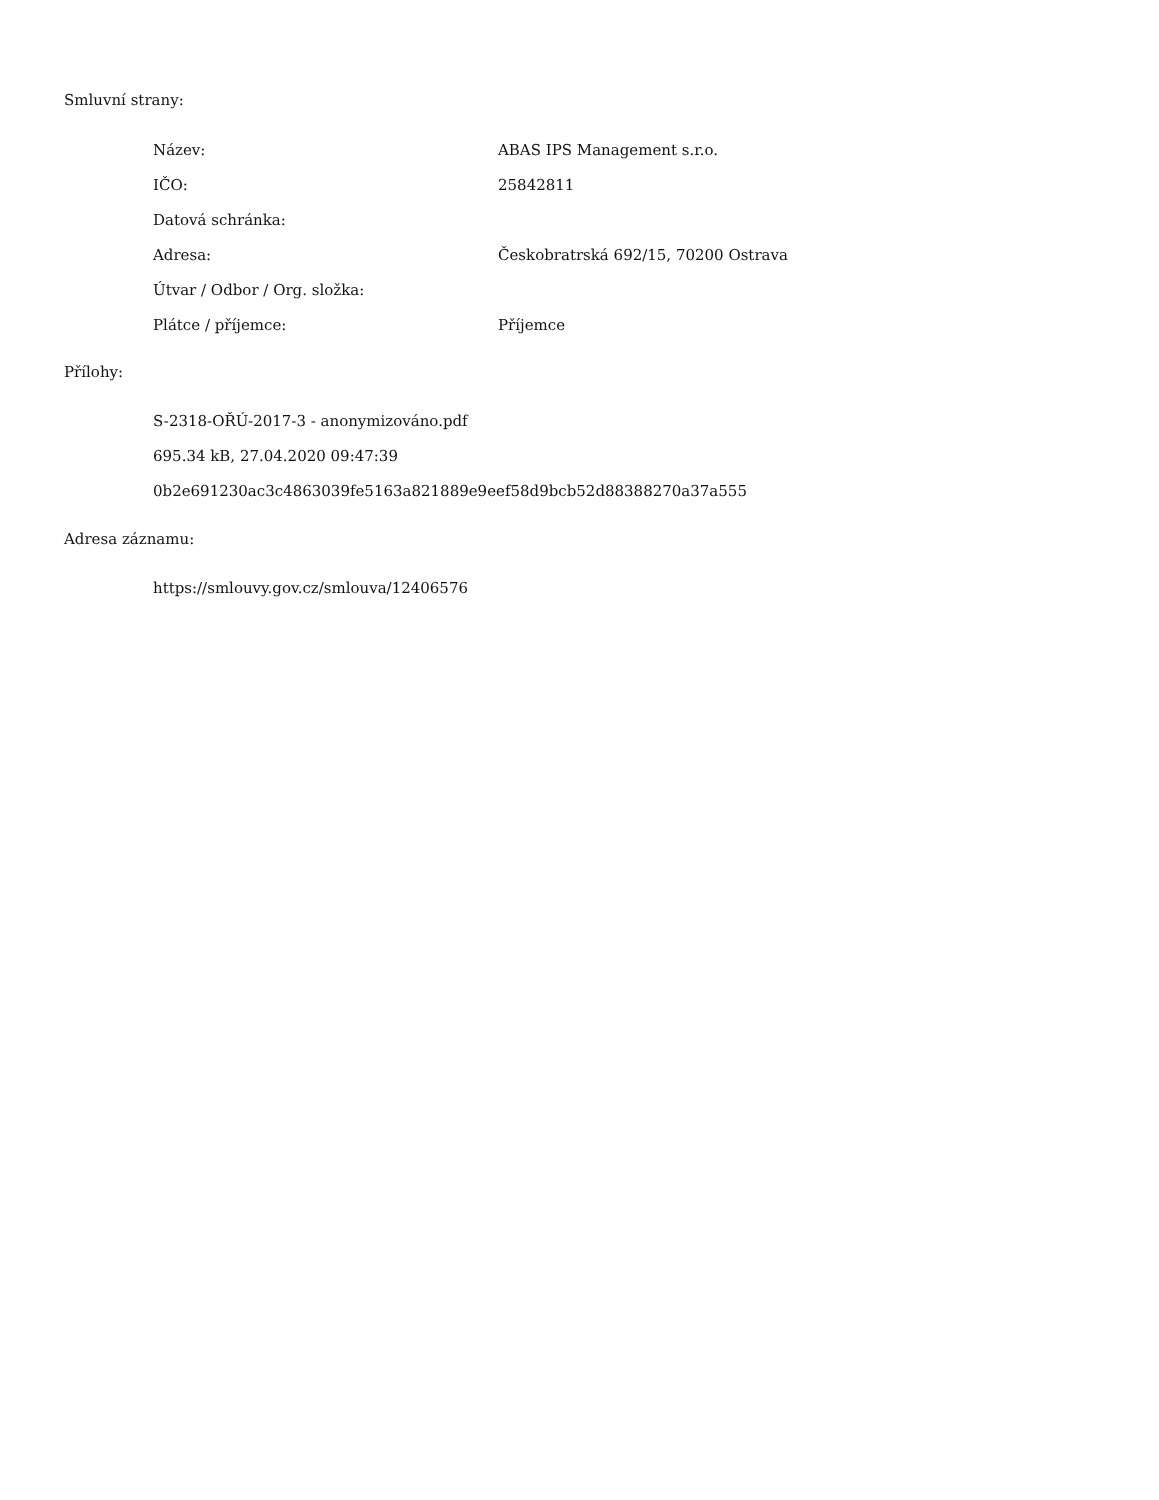Smluvní strany:
| Název: | ABAS IPS Management s.r.o. |
| IČO: | 25842811 |
| Datová schránka: | |
| Adresa: | Českobratrská 692/15, 70200 Ostrava |
| Útvar / Odbor / Org. složka: | |
| Plátce / příjemce: | Příjemce |
Přílohy:
S-2318-OŘÚ-2017-3 - anonymizováno.pdf
695.34 kB, 27.04.2020 09:47:39
0b2e691230ac3c4863039fe5163a821889e9eef58d9bcb52d88388270a37a555
Adresa záznamu:
https://smlouvy.gov.cz/smlouva/12406576